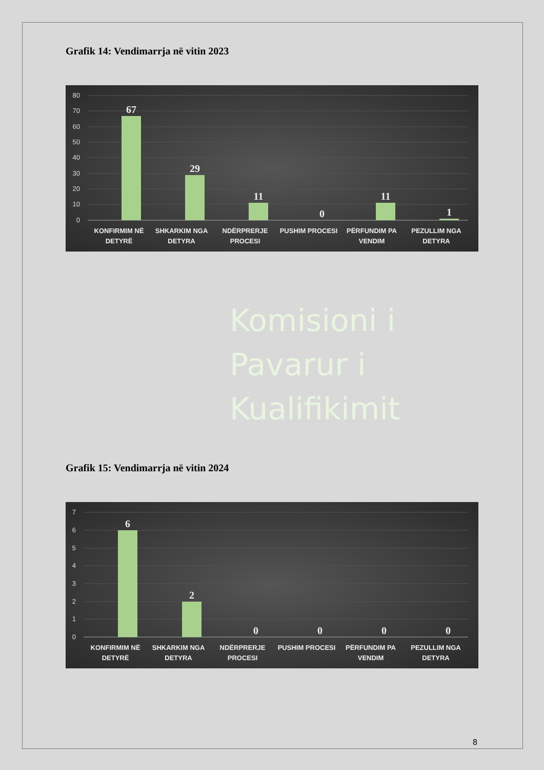Grafik 14: Vendimarrja në vitin 2023
80
70
60
50
40
30
20
10
0
67
29
11
0
11
1
KONFIRMIM NË
DETYRË
SHKARKIM NGA
DETYRA
NDËRPRERJE
PROCESI
PUSHIM PROCESI
PËRFUNDIM PA
VENDIM
PEZULLIM NGA
DETYRA
Komisioni i
Pavarur i
Kualifikimit
Grafik 15: Vendimarrja në vitin 2024
7
6
5
4
3
2
1
0
6
2
0
0
0
0
KONFIRMIM NË
DETYRË
SHKARKIM NGA
DETYRA
NDËRPRERJE
PROCESI
PUSHIM PROCESI
PËRFUNDIM PA
VENDIM
PEZULLIM NGA
DETYRA
8